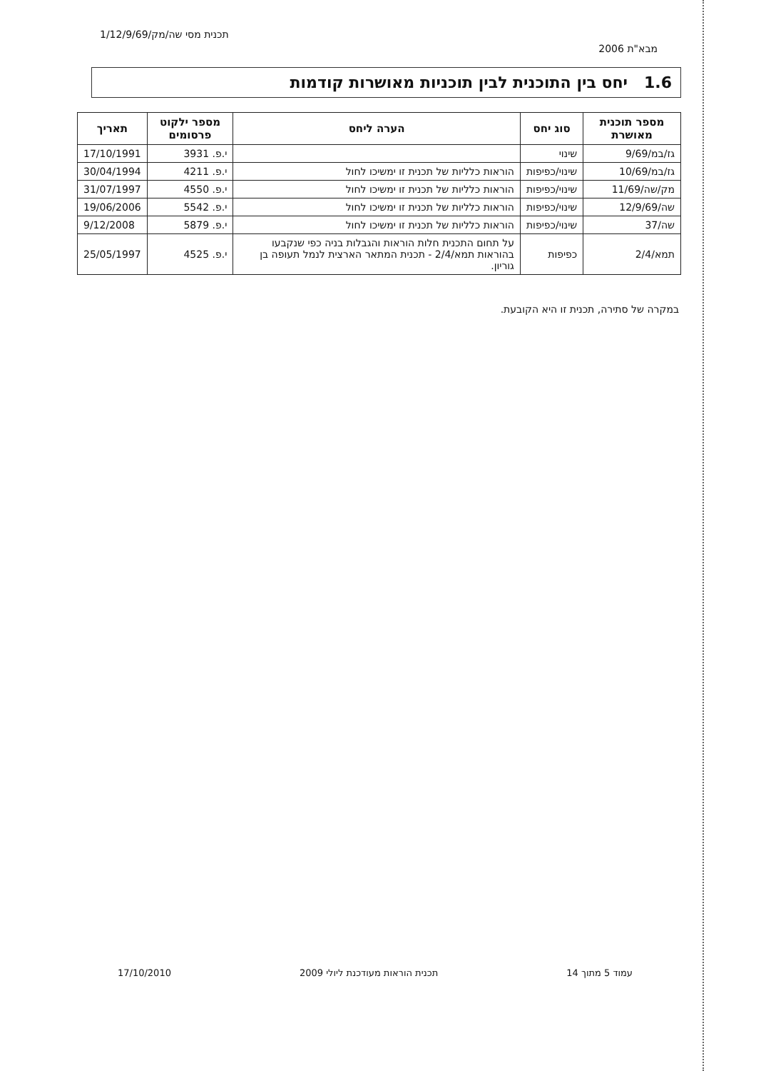מבא"ת 2006 תכנית מסי שה/מק/1/12/9/69
1.6 יחס בין התוכנית לבין תוכניות מאושרות קודמות
| מספר תוכנית מאושרת | סוג יחס | הערה ליחס | מספר ילקוט פרסומים | תאריך |
| --- | --- | --- | --- | --- |
| גז/במ/9/69 | שינוי | | י.פ. 3931 | 17/10/1991 |
| גז/במ/10/69 | שינוי/כפיפות | הוראות כלליות של תכנית זו ימשיכו לחול | י.פ. 4211 | 30/04/1994 |
| מק/שה/11/69 | שינוי/כפיפות | הוראות כלליות של תכנית זו ימשיכו לחול | י.פ. 4550 | 31/07/1997 |
| שה/12/9/69 | שינוי/כפיפות | הוראות כלליות של תכנית זו ימשיכו לחול | י.פ. 5542 | 19/06/2006 |
| שה/37 | שינוי/כפיפות | הוראות כלליות של תכנית זו ימשיכו לחול | י.פ. 5879 | 9/12/2008 |
| תמא/2/4 | כפיפות | על תחום התכנית חלות הוראות והגבלות בניה כפי שנקבעו בהוראות תמא/2/4 - תכנית המתאר הארצית לנמל תעופה בן גוריון. | י.פ. 4525 | 25/05/1997 |
במקרה של סתירה, תכנית זו היא הקובעת.
17/10/2010 תכנית הוראות מעודכנת ליולי 2009 עמוד 5 מתוך 14